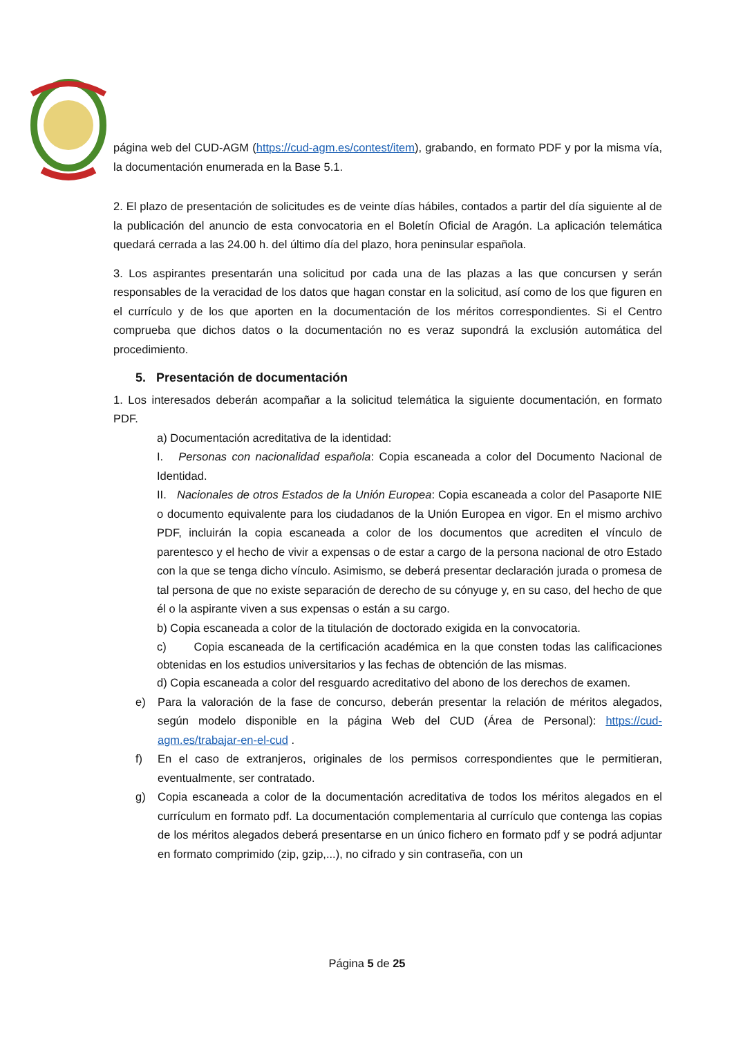página web del CUD-AGM (https://cud-agm.es/contest/item), grabando, en formato PDF y por la misma vía, la documentación enumerada en la Base 5.1.
2. El plazo de presentación de solicitudes es de veinte días hábiles, contados a partir del día siguiente al de la publicación del anuncio de esta convocatoria en el Boletín Oficial de Aragón. La aplicación telemática quedará cerrada a las 24.00 h. del último día del plazo, hora peninsular española.
3. Los aspirantes presentarán una solicitud por cada una de las plazas a las que concursen y serán responsables de la veracidad de los datos que hagan constar en la solicitud, así como de los que figuren en el currículo y de los que aporten en la documentación de los méritos correspondientes. Si el Centro comprueba que dichos datos o la documentación no es veraz supondrá la exclusión automática del procedimiento.
5. Presentación de documentación
1. Los interesados deberán acompañar a la solicitud telemática la siguiente documentación, en formato PDF.
a) Documentación acreditativa de la identidad:
I. Personas con nacionalidad española: Copia escaneada a color del Documento Nacional de Identidad.
II. Nacionales de otros Estados de la Unión Europea: Copia escaneada a color del Pasaporte NIE o documento equivalente para los ciudadanos de la Unión Europea en vigor. En el mismo archivo PDF, incluirán la copia escaneada a color de los documentos que acrediten el vínculo de parentesco y el hecho de vivir a expensas o de estar a cargo de la persona nacional de otro Estado con la que se tenga dicho vínculo. Asimismo, se deberá presentar declaración jurada o promesa de tal persona de que no existe separación de derecho de su cónyuge y, en su caso, del hecho de que él o la aspirante viven a sus expensas o están a su cargo.
b) Copia escaneada a color de la titulación de doctorado exigida en la convocatoria.
c) Copia escaneada de la certificación académica en la que consten todas las calificaciones obtenidas en los estudios universitarios y las fechas de obtención de las mismas.
d) Copia escaneada a color del resguardo acreditativo del abono de los derechos de examen.
e) Para la valoración de la fase de concurso, deberán presentar la relación de méritos alegados, según modelo disponible en la página Web del CUD (Área de Personal): https://cud-agm.es/trabajar-en-el-cud .
f) En el caso de extranjeros, originales de los permisos correspondientes que le permitieran, eventualmente, ser contratado.
g) Copia escaneada a color de la documentación acreditativa de todos los méritos alegados en el currículum en formato pdf. La documentación complementaria al currículo que contenga las copias de los méritos alegados deberá presentarse en un único fichero en formato pdf y se podrá adjuntar en formato comprimido (zip, gzip,...), no cifrado y sin contraseña, con un
Página 5 de 25